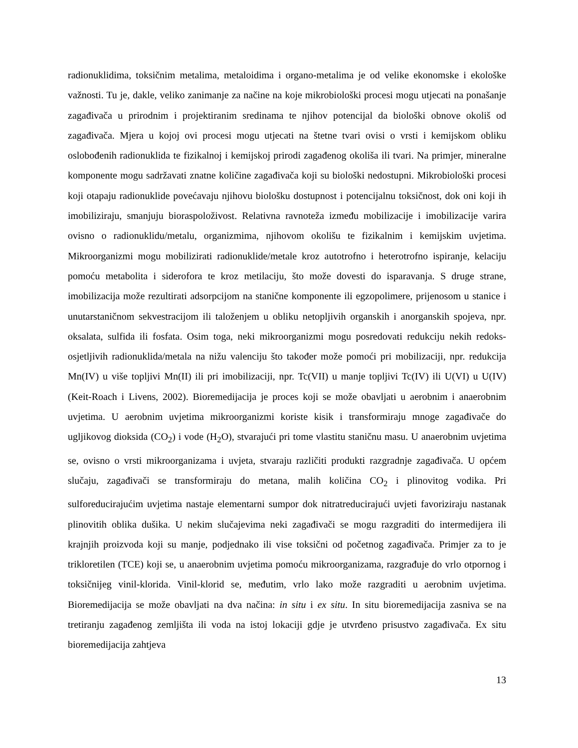radionuklidima, toksičnim metalima, metaloidima i organo-metalima je od velike ekonomske i ekološke važnosti. Tu je, dakle, veliko zanimanje za načine na koje mikrobiološki procesi mogu utjecati na ponašanje zagađivača u prirodnim i projektiranim sredinama te njihov potencijal da biološki obnove okoliš od zagađivača. Mjera u kojoj ovi procesi mogu utjecati na štetne tvari ovisi o vrsti i kemijskom obliku oslobođenih radionuklida te fizikalnoj i kemijskoj prirodi zagađenog okoliša ili tvari. Na primjer, mineralne komponente mogu sadržavati znatne količine zagađivača koji su biološki nedostupni. Mikrobiološki procesi koji otapaju radionuklide povećavaju njihovu biološku dostupnost i potencijalnu toksičnost, dok oni koji ih imobiliziraju, smanjuju bioraspoloživost. Relativna ravnoteža između mobilizacije i imobilizacije varira ovisno o radionuklidu/metalu, organizmima, njihovom okolišu te fizikalnim i kemijskim uvjetima. Mikroorganizmi mogu mobilizirati radionuklide/metale kroz autotrofno i heterotrofno ispiranje, kelaciju pomoću metabolita i siderofora te kroz metilaciju, što može dovesti do isparavanja. S druge strane, imobilizacija može rezultirati adsorpcijom na stanične komponente ili egzopolimere, prijenosom u stanice i unutarstaničnom sekvestracijom ili taloženjem u obliku netopljivih organskih i anorganskih spojeva, npr. oksalata, sulfida ili fosfata. Osim toga, neki mikroorganizmi mogu posredovati redukciju nekih redoks-osjetljivih radionuklida/metala na nižu valenciju što također može pomoći pri mobilizaciji, npr. redukcija Mn(IV) u više topljivi Mn(II) ili pri imobilizaciji, npr. Tc(VII) u manje topljivi Tc(IV) ili U(VI) u U(IV) (Keit-Roach i Livens, 2002). Bioremedijacija je proces koji se može obavljati u aerobnim i anaerobnim uvjetima. U aerobnim uvjetima mikroorganizmi koriste kisik i transformiraju mnoge zagađivače do ugljikovog dioksida (CO<sub>2</sub>) i vode (H<sub>2</sub>O), stvarajući pri tome vlastitu staničnu masu. U anaerobnim uvjetima se, ovisno o vrsti mikroorganizama i uvjeta, stvaraju različiti produkti razgradnje zagađivača. U općem slučaju, zagađivači se transformiraju do metana, malih količina CO<sub>2</sub> i plinovitog vodika. Pri sulforeducirajućim uvjetima nastaje elementarni sumpor dok nitratreducirajući uvjeti favoriziraju nastanak plinovitih oblika dušika. U nekim slučajevima neki zagađivači se mogu razgraditi do intermedijera ili krajnjih proizvoda koji su manje, podjednako ili vise toksični od početnog zagađivača. Primjer za to je trikloretilen (TCE) koji se, u anaerobnim uvjetima pomoću mikroorganizama, razgrađuje do vrlo otpornog i toksičnijeg vinil-klorida. Vinil-klorid se, međutim, vrlo lako može razgraditi u aerobnim uvjetima. Bioremedijacija se može obavljati na dva načina: in situ i ex situ. In situ bioremedijacija zasniva se na tretiranju zagađenog zemljišta ili voda na istoj lokaciji gdje je utvrđeno prisustvo zagađivača. Ex situ bioremedijacija zahtjeva
13